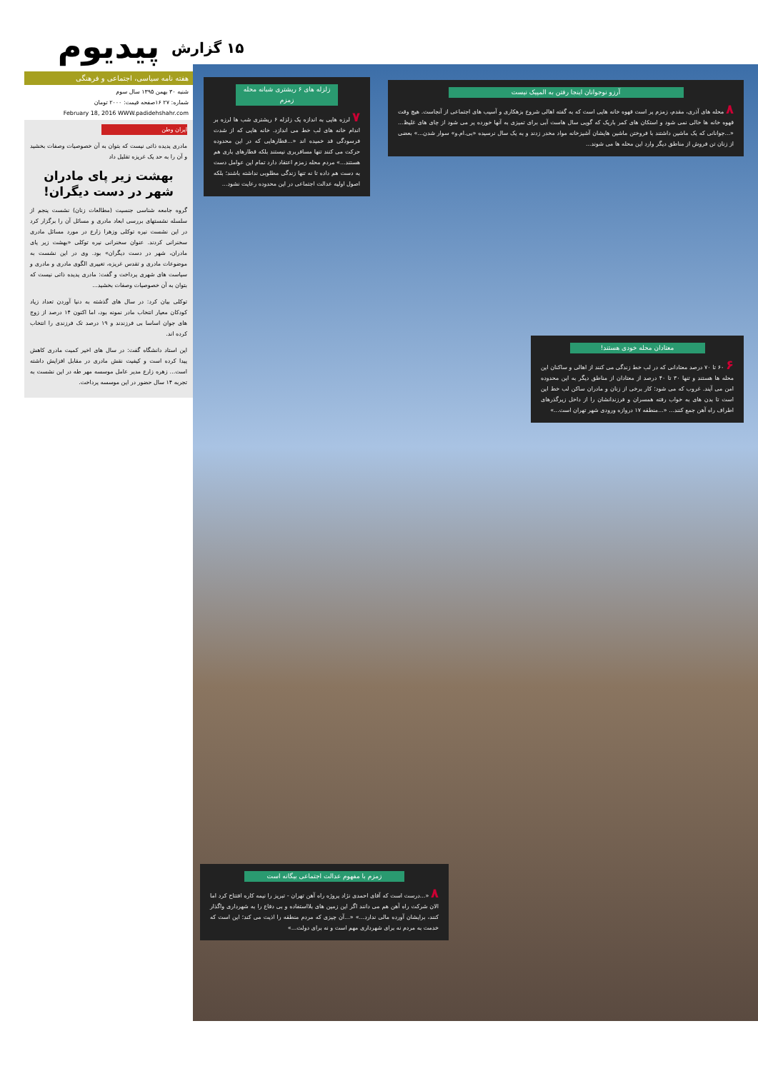پیدیوم
هفته نامه سیاسی، اجتماعی و فرهنگی
شنبه ۳۰ بهمن ۱۳۹۵ سال سوم
شماره: ۲۷ ۱۶صفحه قیمت: ۲۰۰۰ تومان
February 18, 2016 WWW.padidehshahr.com
ایران وطن
مادری پدیده ذاتی نیست که بتوان به آن خصوصیات وصفات بخشید و آن را به حد یک غریزه تقلیل داد
بهشت زیر پای مادران شهر در دست دیگران!
گروه جامعه شناسی جنسیت (مطالعات زنان) نشست پنجم از سلسله نشستهای بررسی ابعاد مادری و مسائل آن را برگزار کرد در این نشست نیره توکلی وزهرا زارع در مورد مسائل مادری سخنرانی کردند. عنوان سخنرانی نیره توکلی «بهشت زیر پای مادران، شهر در دست دیگران» بود. وی در این نشست به موضوعات مادری و تقدس غریزه، تغییری الگوی مادری و مادری و سیاست های شهری پرداخت و گفت: مادری پدیده ذاتی نیست که بتوان به آن خصوصیات وصفات بخشید...
توکلی بیان کرد: در سال های گذشته به دنیا آوردن تعداد زیاد کودکان معیار انتخاب مادر نمونه بود، اما اکنون ۱۴ درصد از زوج های جوان اساسا بی فرزندند و ۱۹ درصد تک فرزندی را انتخاب کرده اند.
این استاد دانشگاه گفت: در سال های اخیر کمیت مادری کاهش پیدا کرده است و کیفیت نقش مادری در مقابل افزایش داشته است... زهره زارع مدیر عامل موسسه مهر طه در این نشست به تجربه ۱۴ سال حضور در این موسسه پرداخت.
۱۵ گزارش
آرزو نوجوانان اینجا رفتن به المپیک نیست
۸ محله های آذری، مقدم، زمزم پر است قهوه خانه هایی است که به گفته اهالی شروع بزهکاری و آسیب های اجتماعی از آنجاست. هیچ وقت قهوه خانه ها خالی نمی شود و استکان های کمر باریک که گویی سال هاست آبی برای تمیزی به آنها خورده پر می شود از چای های غلیظ... «...جوانانی که یک ماشین داشتند با فروختن ماشین هایشان آشپزخانه مواد مخدر زدند و به یک سال نرسیده «بی.ام.و» سوار شدن...» بعضی از زنان تن فروش از مناطق دیگر وارد این محله ها می شوند...
زلزله های ۶ ریشتری شبانه محله زمزم
۷ لرزه هایی به اندازه یک زلزله ۶ ریشتری شب ها لرزه بر اندام خانه های لب خط می اندازد. خانه هایی که از شدت فرسودگی قد خمیده اند «...قطارهایی که در این محدوده حرکت می کنند تنها مسافربری نیستند بلکه قطارهای باری هم هستند...» مردم محله زمزم اعتقاد دارد تمام این عوامل دست به دست هم داده تا نه تنها زندگی مطلوبی نداشته باشند؛ بلکه اصول اولیه عدالت اجتماعی در این محدوده رعایت نشود...
معتادان محله خودی هستند!
۶ ۶۰ تا ۷۰ درصد معتادانی که در لب خط زندگی می کنند از اهالی و ساکنان این محله ها هستند و تنها ۳۰ تا ۴۰ درصد از معتادان از مناطق دیگر به این محدوده امن می آیند. غروب که می شود؛ کار برخی از زنان و مادران ساکن لب خط این است تا بدن های به خواب رفته همسران و فرزندانشان را از داخل زیرگذرهای اطراف راه آهن جمع کنند... «...منطقه ۱۷ دروازه ورودی شهر تهران است...»
زمزم با مفهوم عدالت اجتماعی بیگانه است
۸ «...درست است که آقای احمدی نژاد پروژه راه آهن تهران - تبریز را نیمه کاره افتتاح کرد اما الان شرکت راه آهن هم می دانند اگر این زمین های بلااستفاده و بی دفاع را به شهرداری واگذار کنند، برایشان آورده مالی ندارد...» «...آن چیزی که مردم منطقه را اذیت می کند؛ این است که خدمت به مردم نه برای شهرداری مهم است و نه برای دولت...»